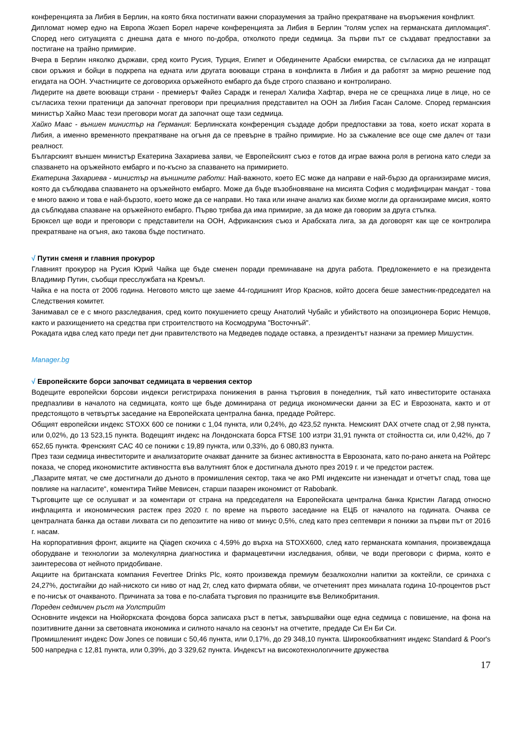конференцията за Либия в Берлин, на която бяха постигнати важни споразумения за трайно прекратяване на въоръжения конфликт.
Дипломат номер едно на Европа Жозеп Борел нарече конференцията за Либия в Берлин "голям успех на германската дипломация". Според него ситуацията с днешна дата е много по-добра, отколкото преди седмица. За първи път се създават предпоставки за постигане на трайно примирие.
Вчера в Берлин няколко държави, сред които Русия, Турция, Египет и Обединените Арабски емирства, се съгласиха да не изпращат свои оръжия и бойци в подкрепа на едната или другата воюващи страна в конфликта в Либия и да работят за мирно решение под егидата на ООН. Участниците се договориха оръжейното ембарго да бъде строго спазвано и контролирано.
Лидерите на двете воюващи страни - премиерът Файез Сарадж и генерал Халифа Хафтар, вчера не се срещнаха лице в лице, но се съгласиха техни пратеници да започнат преговори при прециалния представител на ООН за Либия Гасан Саломе. Според германския министър Хайко Маас тези преговори могат да започнат още тази седмица.
Хайко Маас - външен министър на Германия: Берлинската конференция създаде добри предпоставки за това, което искат хората в Либия, а именно временното прекратяване на огъня да се превърне в трайно примирие. Но за съжаление все още сме далеч от тази реалност.
Българският външен министър Екатерина Захариева заяви, че Европейският съюз е готов да играе важна роля в региона като следи за спазването на оръжейното ембарго и по-късно за спазването на примирието.
Екатерина Захариева - министър на външните работи: Най-важното, което ЕС може да направи е най-бързо да организираме мисия, която да съблюдава спазването на оръжейното ембарго. Може да бъде възобновяване на мисията София с модифициран мандат - това е много важно и това е най-бързото, което може да се направи. Но така или иначе анализ как бихме могли да организираме мисия, която да съблюдава спазване на оръжейното ембарго. Първо трябва да има примирие, за да може да говорим за друга стъпка.
Брюксел ще води и преговори с представители на ООН, Африканския съюз и Арабската лига, за да договорят как ще се контролира прекратяване на огъня, ако такова бъде постигнато.
√ Путин сменя и главния прокурор
Главният прокурор на Русия Юрий Чайка ще бъде сменен поради преминаване на друга работа. Предложението е на президента Владимир Путин, съобщи пресслужбата на Кремъл.
Чайка е на поста от 2006 година. Неговото място ще заеме 44-годишният Игор Краснов, който досега беше заместник-председател на Следствения комитет.
Занимавал се е с много разследвания, сред които покушението срещу Анатолий Чубайс и убийството на опозиционера Борис Немцов, както и разхищението на средства при строителството на Космодрума "Восточнъй".
Рокадата идва след като преди пет дни правителството на Медведев подаде оставка, а президентът назначи за премиер Мишустин.
Manager.bg
√ Европейските борси започват седмицата в червения сектор
Водещите европейски борсови индекси регистрираха понижения в ранна търговия в понеделник, тъй като инвеститорите останаха предпазливи в началото на седмицата, която ще бъде доминирана от редица икономически данни за ЕС и Еврозоната, както и от предстоящото в четвъртък заседание на Европейската централна банка, предаде Ройтерс.
Общият европейски индекс STOXX 600 се понижи с 1,04 пункта, или 0,24%, до 423,52 пункта. Немският DAX отчете спад от 2,98 пункта, или 0,02%, до 13 523,15 пункта. Водещият индекс на Лондонската борса FTSE 100 изтри 31,91 пункта от стойността си, или 0,42%, до 7 652,65 пункта. Френският CAC 40 се понижи с 19,89 пункта, или 0,33%, до 6 080,83 пункта.
През тази седмица инвеститорите и анализаторите очакват данните за бизнес активността в Еврозоната, като по-рано анкета на Ройтерс показа, че според икономистите активността във валутният блок е достигнала дъното през 2019 г. и че предстои растеж.
„Пазарите мятат, че сме достигнали до дъното в промишления сектор, така че ако PMI индексите ни изненадат и отчетът спад, това ще повлияе на нагласите“, коментира Тийве Мевисен, старши пазарен икономист от Rabobank.
Търговците ще се ослушват и за коментари от страна на председателя на Европейската централна банка Кристин Лагард относно инфлацията и икономическия растеж през 2020 г. по време на първото заседание на ЕЦБ от началото на годината. Очаква се централната банка да остави лихвата си по депозитите на ниво от минус 0,5%, след като през септември я понижи за първи път от 2016 г. насам.
На корпоративния фронт, акциите на Qiagen скочиха с 4,59% до върха на STOXX600, след като германската компания, произвеждаща оборудване и технологии за молекулярна диагностика и фармацевтични изследвания, обяви, че води преговори с фирма, която е заинтересова от нейното придобиване.
Акциите на британската компания Fevertree Drinks Plc, която произвежда премиум безалкохолни напитки за коктейли, се сринаха с 24,27%, достигайки до най-ниското си ниво от над 2г, след като фирмата обяви, че отчетеният през миналата година 10-процентов ръст е по-нисък от очакваното. Причината за това е по-слабата търговия по празниците във Великобритания.
Пореден седмичен ръст на Уолстрийт
Основните индекси на Нюйоркската фондова борса записаха ръст в петък, завършвайки още една седмица с повишение, на фона на позитивните данни за световната икономика и силното начало на сезонът на отчетите, предаде Си Ен Би Си.
Промишленият индекс Dow Jones се повиши с 50,46 пункта, или 0,17%, до 29 348,10 пункта. Широкообхватният индекс Standard & Poor's 500 напредна с 12,81 пункта, или 0,39%, до 3 329,62 пункта. Индексът на високотехнологичните дружества
17